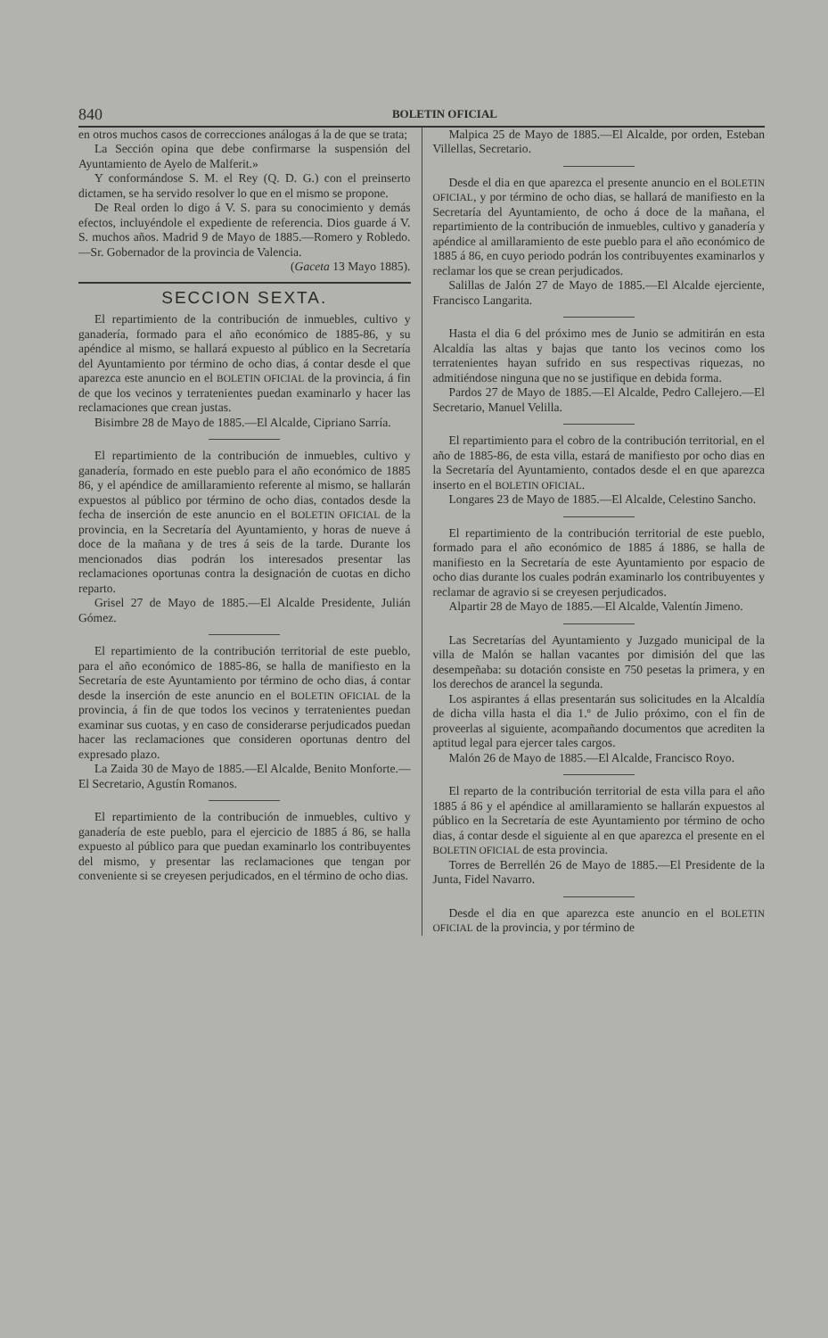840 BOLETIN OFICIAL
en otros muchos casos de correcciones análogas á la de que se trata;
La Sección opina que debe confirmarse la suspensión del Ayuntamiento de Ayelo de Malferit.»
Y conformándose S. M. el Rey (Q. D. G.) con el preinserto dictamen, se ha servido resolver lo que en el mismo se propone.
De Real orden lo digo á V. S. para su conocimiento y demás efectos, incluyéndole el expediente de referencia. Dios guarde á V. S. muchos años. Madrid 9 de Mayo de 1885.—Romero y Robledo.—Sr. Gobernador de la provincia de Valencia.
(Gaceta 13 Mayo 1885).
SECCION SEXTA.
El repartimiento de la contribución de inmuebles, cultivo y ganadería, formado para el año económico de 1885-86, y su apéndice al mismo, se hallará expuesto al público en la Secretaría del Ayuntamiento por término de ocho dias, á contar desde el que aparezca este anuncio en el BOLETIN OFICIAL de la provincia, á fin de que los vecinos y terratenientes puedan examinarlo y hacer las reclamaciones que crean justas.
Bisimbre 28 de Mayo de 1885.—El Alcalde, Cipriano Sarría.
El repartimiento de la contribución de inmuebles, cultivo y ganadería, formado en este pueblo para el año económico de 1885 86, y el apéndice de amillaramiento referente al mismo, se hallarán expuestos al público por término de ocho dias, contados desde la fecha de inserción de este anuncio en el BOLETIN OFICIAL de la provincia, en la Secretaría del Ayuntamiento, y horas de nueve á doce de la mañana y de tres á seis de la tarde. Durante los mencionados dias podrán los interesados presentar las reclamaciones oportunas contra la designación de cuotas en dicho reparto.
Grisel 27 de Mayo de 1885.—El Alcalde Presidente, Julián Gómez.
El repartimiento de la contribución territorial de este pueblo, para el año económico de 1885-86, se halla de manifiesto en la Secretaría de este Ayuntamiento por término de ocho dias, á contar desde la inserción de este anuncio en el BOLETIN OFICIAL de la provincia, á fin de que todos los vecinos y terratenientes puedan examinar sus cuotas, y en caso de considerarse perjudicados puedan hacer las reclamaciones que consideren oportunas dentro del expresado plazo.
La Zaida 30 de Mayo de 1885.—El Alcalde, Benito Monforte.—El Secretario, Agustín Romanos.
El repartimiento de la contribución de inmuebles, cultivo y ganadería de este pueblo, para el ejercicio de 1885 á 86, se halla expuesto al público para que puedan examinarlo los contribuyentes del mismo, y presentar las reclamaciones que tengan por conveniente si se creyesen perjudicados, en el término de ocho dias.
Malpica 25 de Mayo de 1885.—El Alcalde, por orden, Esteban Villellas, Secretario.
Desde el dia en que aparezca el presente anuncio en el BOLETIN OFICIAL, y por término de ocho dias, se hallará de manifiesto en la Secretaría del Ayuntamiento, de ocho á doce de la mañana, el repartimiento de la contribución de inmuebles, cultivo y ganadería y apéndice al amillaramiento de este pueblo para el año económico de 1885 á 86, en cuyo periodo podrán los contribuyentes examinarlos y reclamar los que se crean perjudicados.
Salillas de Jalón 27 de Mayo de 1885.—El Alcalde ejerciente, Francisco Langarita.
Hasta el dia 6 del próximo mes de Junio se admitirán en esta Alcaldía las altas y bajas que tanto los vecinos como los terratenientes hayan sufrido en sus respectivas riquezas, no admitiéndose ninguna que no se justifique en debida forma.
Pardos 27 de Mayo de 1885.—El Alcalde, Pedro Callejero.—El Secretario, Manuel Velilla.
El repartimiento para el cobro de la contribución territorial, en el año de 1885-86, de esta villa, estará de manifiesto por ocho dias en la Secretaría del Ayuntamiento, contados desde el en que aparezca inserto en el BOLETIN OFICIAL.
Longares 23 de Mayo de 1885.—El Alcalde, Celestino Sancho.
El repartimiento de la contribución territorial de este pueblo, formado para el año económico de 1885 á 1886, se halla de manifiesto en la Secretaría de este Ayuntamiento por espacio de ocho dias durante los cuales podrán examinarlo los contribuyentes y reclamar de agravio si se creyesen perjudicados.
Alpartir 28 de Mayo de 1885.—El Alcalde, Valentín Jimeno.
Las Secretarías del Ayuntamiento y Juzgado municipal de la villa de Malón se hallan vacantes por dimisión del que las desempeñaba: su dotación consiste en 750 pesetas la primera, y en los derechos de arancel la segunda.
Los aspirantes á ellas presentarán sus solicitudes en la Alcaldía de dicha villa hasta el dia 1.º de Julio próximo, con el fin de proveerlas al siguiente, acompañando documentos que acrediten la aptitud legal para ejercer tales cargos.
Malón 26 de Mayo de 1885.—El Alcalde, Francisco Royo.
El reparto de la contribución territorial de esta villa para el año 1885 á 86 y el apéndice al amillaramiento se hallarán expuestos al público en la Secretaría de este Ayuntamiento por término de ocho dias, á contar desde el siguiente al en que aparezca el presente en el BOLETIN OFICIAL de esta provincia.
Torres de Berrellén 26 de Mayo de 1885.—El Presidente de la Junta, Fidel Navarro.
Desde el dia en que aparezca este anuncio en el BOLETIN OFICIAL de la provincia, y por término de